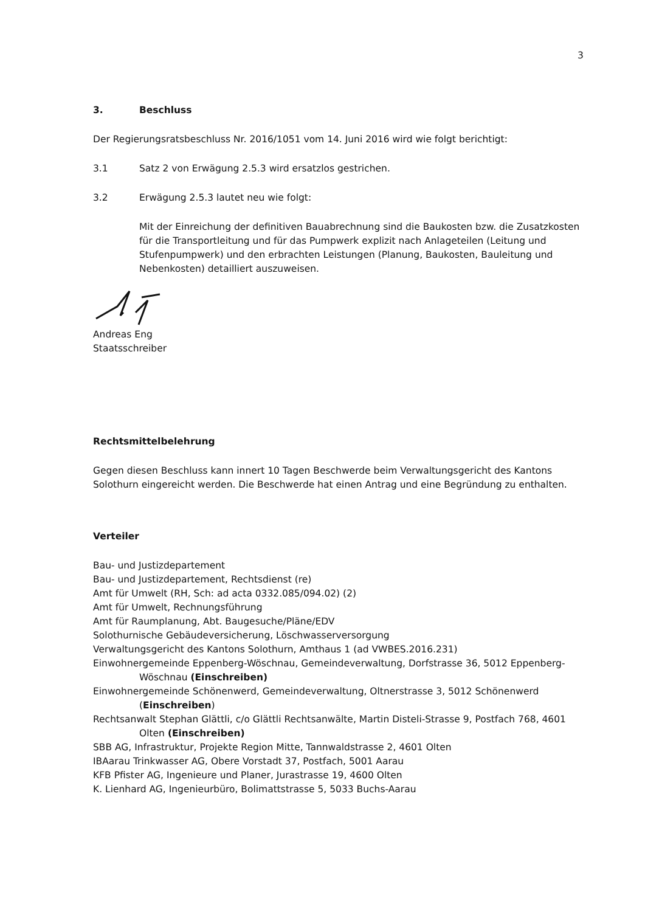3
3. Beschluss
Der Regierungsratsbeschluss Nr. 2016/1051 vom 14. Juni 2016 wird wie folgt berichtigt:
3.1 Satz 2 von Erwägung 2.5.3 wird ersatzlos gestrichen.
3.2 Erwägung 2.5.3 lautet neu wie folgt:
Mit der Einreichung der definitiven Bauabrechnung sind die Baukosten bzw. die Zusatzkosten für die Transportleitung und für das Pumpwerk explizit nach Anlageteilen (Leitung und Stufenpumpwerk) und den erbrachten Leistungen (Planung, Baukosten, Bauleitung und Nebenkosten) detailliert auszuweisen.
Andreas Eng
Staatsschreiber
Rechtsmittelbelehrung
Gegen diesen Beschluss kann innert 10 Tagen Beschwerde beim Verwaltungsgericht des Kantons Solothurn eingereicht werden. Die Beschwerde hat einen Antrag und eine Begründung zu enthalten.
Verteiler
Bau- und Justizdepartement
Bau- und Justizdepartement, Rechtsdienst (re)
Amt für Umwelt (RH, Sch: ad acta 0332.085/094.02) (2)
Amt für Umwelt, Rechnungsführung
Amt für Raumplanung, Abt. Baugesuche/Pläne/EDV
Solothurnische Gebäudeversicherung, Löschwasserversorgung
Verwaltungsgericht des Kantons Solothurn, Amthaus 1 (ad VWBES.2016.231)
Einwohnergemeinde Eppenberg-Wöschnau, Gemeindeverwaltung, Dorfstrasse 36, 5012 Eppenberg-Wöschnau (Einschreiben)
Einwohnergemeinde Schönenwerd, Gemeindeverwaltung, Oltnerstrasse 3, 5012 Schönenwerd (Einschreiben)
Rechtsanwalt Stephan Glättli, c/o Glättli Rechtsanwälte, Martin Disteli-Strasse 9, Postfach 768, 4601 Olten (Einschreiben)
SBB AG, Infrastruktur, Projekte Region Mitte, Tannwaldstrasse 2, 4601 Olten
IBAarau Trinkwasser AG, Obere Vorstadt 37, Postfach, 5001 Aarau
KFB Pfister AG, Ingenieure und Planer, Jurastrasse 19, 4600 Olten
K. Lienhard AG, Ingenieurbüro, Bolimattstrasse 5, 5033 Buchs-Aarau